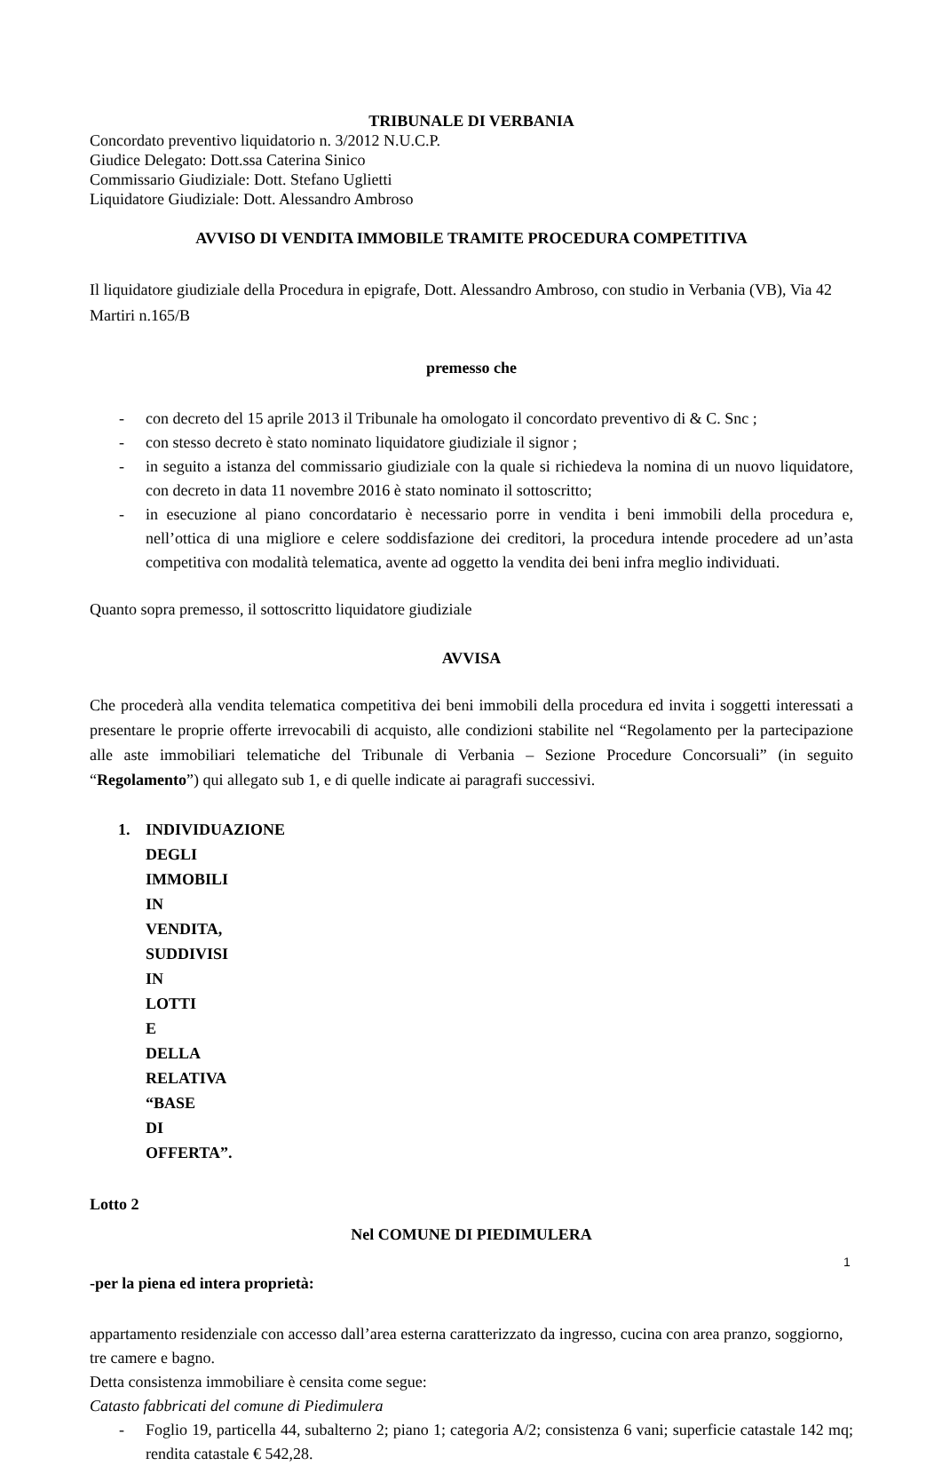TRIBUNALE DI VERBANIA
Concordato preventivo liquidatorio n. 3/2012 N.U.C.P.
Giudice Delegato: Dott.ssa Caterina Sinico
Commissario Giudiziale: Dott. Stefano Uglietti
Liquidatore Giudiziale: Dott. Alessandro Ambroso
AVVISO DI VENDITA IMMOBILE TRAMITE PROCEDURA COMPETITIVA
Il liquidatore giudiziale della Procedura in epigrafe, Dott. Alessandro Ambroso, con studio in Verbania (VB), Via 42 Martiri n.165/B
premesso che
- con decreto del 15 aprile 2013 il Tribunale ha omologato il concordato preventivo di & C. Snc ;
- con stesso decreto è stato nominato liquidatore giudiziale il signor ;
- in seguito a istanza del commissario giudiziale con la quale si richiedeva la nomina di un nuovo liquidatore, con decreto in data 11 novembre 2016 è stato nominato il sottoscritto;
- in esecuzione al piano concordatario è necessario porre in vendita i beni immobili della procedura e, nell’ottica di una migliore e celere soddisfazione dei creditori, la procedura intende procedere ad un’asta competitiva con modalità telematica, avente ad oggetto la vendita dei beni infra meglio individuati.
Quanto sopra premesso, il sottoscritto liquidatore giudiziale
AVVISA
Che procederà alla vendita telematica competitiva dei beni immobili della procedura ed invita i soggetti interessati a presentare le proprie offerte irrevocabili di acquisto, alle condizioni stabilite nel “Regolamento per la partecipazione alle aste immobiliari telematiche del Tribunale di Verbania – Sezione Procedure Concorsuali” (in seguito “Regolamento”) qui allegato sub 1, e di quelle indicate ai paragrafi successivi.
1. INDIVIDUAZIONE DEGLI IMMOBILI IN VENDITA, SUDDIVISI IN LOTTI E DELLA RELATIVA “BASE DI OFFERTA”.
Lotto 2
Nel COMUNE DI PIEDIMULERA
-per la piena ed intera proprietà:
appartamento residenziale con accesso dall’area esterna caratterizzato da ingresso, cucina con area pranzo, soggiorno, tre camere e bagno.
Detta consistenza immobiliare è censita come segue:
Catasto fabbricati del comune di Piedimulera
- Foglio 19, particella 44, subalterno 2; piano 1; categoria A/2; consistenza 6 vani; superficie catastale 142 mq; rendita catastale € 542,28.
1